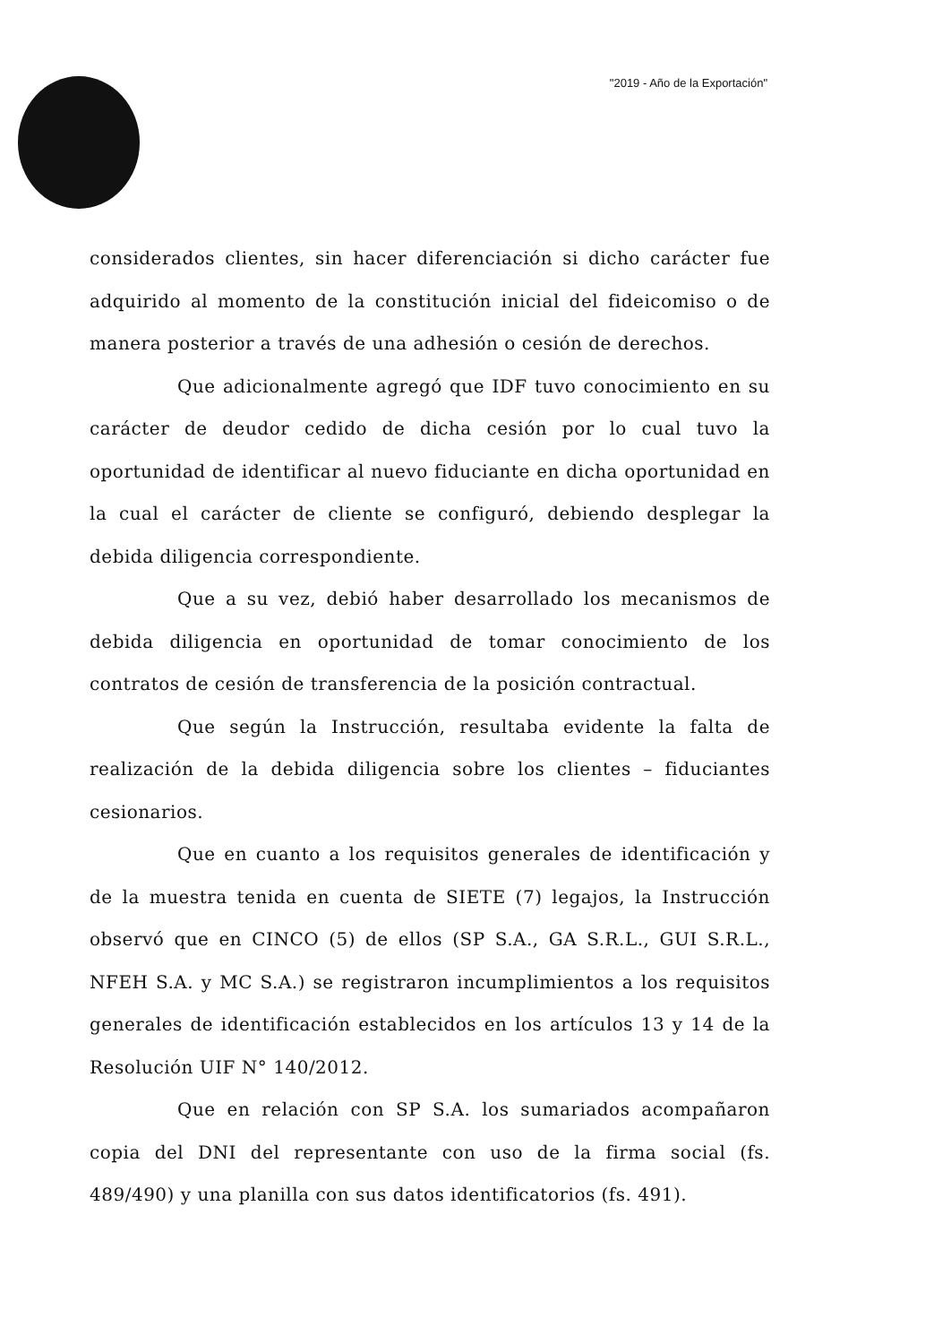"2019 - Año de la Exportación"
considerados clientes, sin hacer diferenciación si dicho carácter fue adquirido al momento de la constitución inicial del fideicomiso o de manera posterior a través de una adhesión o cesión de derechos.
Que adicionalmente agregó que IDF tuvo conocimiento en su carácter de deudor cedido de dicha cesión por lo cual tuvo la oportunidad de identificar al nuevo fiduciante en dicha oportunidad en la cual el carácter de cliente se configuró, debiendo desplegar la debida diligencia correspondiente.
Que a su vez, debió haber desarrollado los mecanismos de debida diligencia en oportunidad de tomar conocimiento de los contratos de cesión de transferencia de la posición contractual.
Que según la Instrucción, resultaba evidente la falta de realización de la debida diligencia sobre los clientes – fiduciantes cesionarios.
Que en cuanto a los requisitos generales de identificación y de la muestra tenida en cuenta de SIETE (7) legajos, la Instrucción observó que en CINCO (5) de ellos (SP S.A., GA S.R.L., GUI S.R.L., NFEH S.A. y MC S.A.) se registraron incumplimientos a los requisitos generales de identificación establecidos en los artículos 13 y 14 de la Resolución UIF N° 140/2012.
Que en relación con SP S.A. los sumariados acompañaron copia del DNI del representante con uso de la firma social (fs. 489/490) y una planilla con sus datos identificatorios (fs. 491).